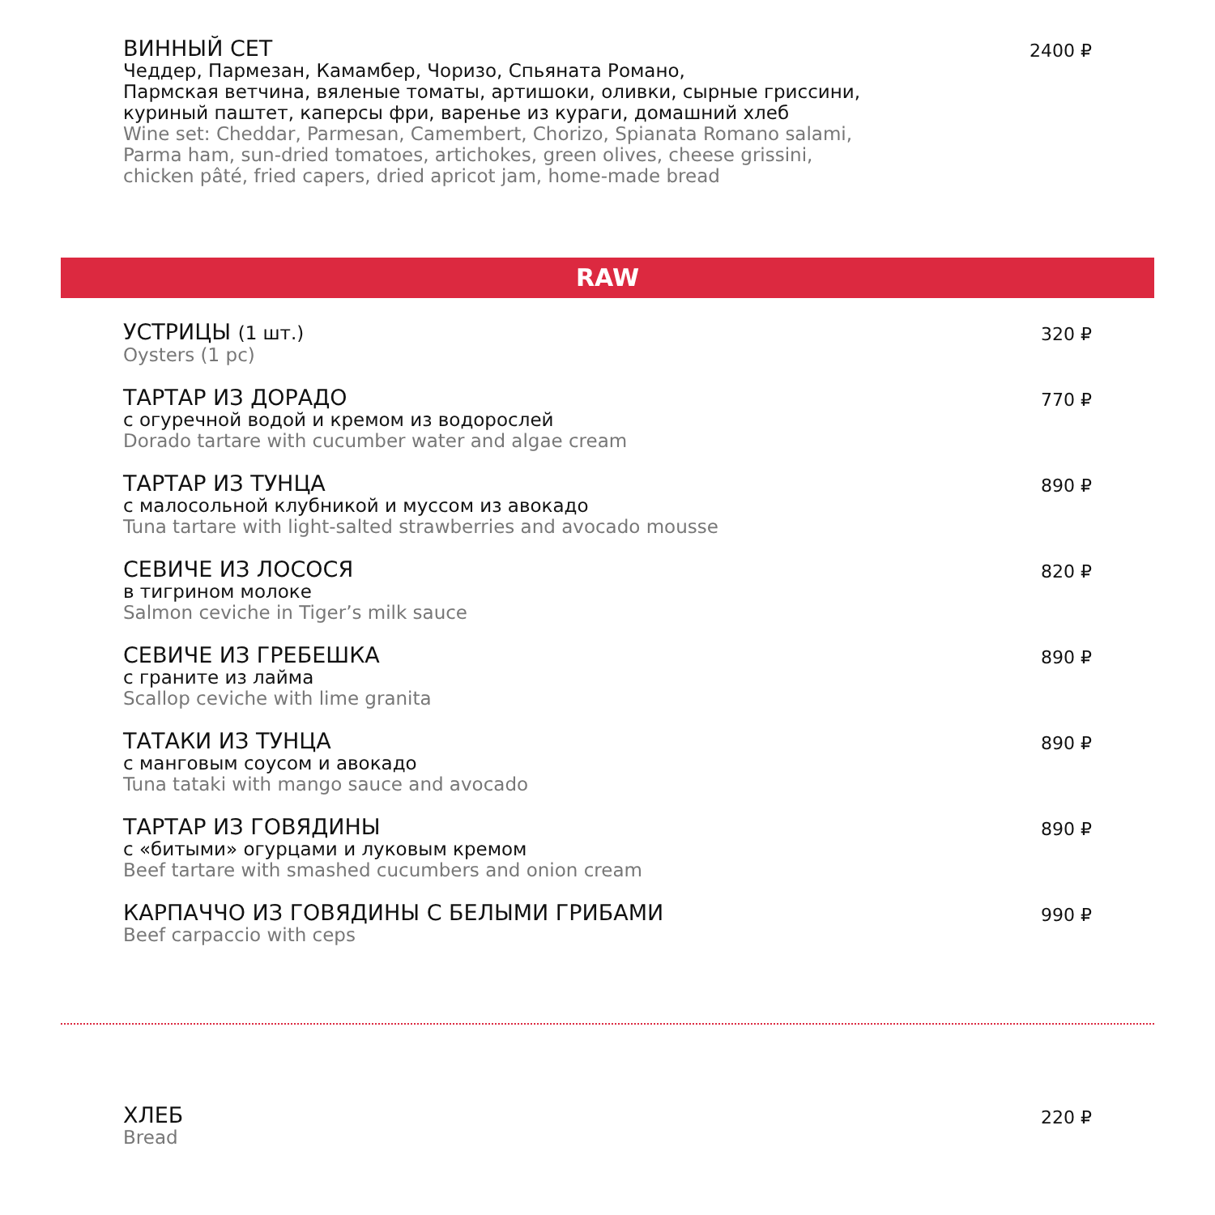ВИННЫЙ СЕТ
Чеддер, Пармезан, Камамбер, Чоризо, Спьяната Романо,
Пармская ветчина, вяленые томаты, артишоки, оливки, сырные гриссини,
куриный паштет, каперсы фри, варенье из кураги, домашний хлеб
Wine set: Cheddar, Parmesan, Camembert, Chorizo, Spianata Romano salami,
Parma ham, sun-dried tomatoes, artichokes, green olives, cheese grissini,
chicken pâté, fried capers, dried apricot jam, home-made bread
2400 ₽
RAW
УСТРИЦЫ (1 шт.)
Oysters (1 pc)
320 ₽
ТАРТАР ИЗ ДОРАДО
с огуречной водой и кремом из водорослей
Dorado tartare with cucumber water and algae cream
770 ₽
ТАРТАР ИЗ ТУНЦА
с малосольной клубникой и муссом из авокадо
Tuna tartare with light-salted strawberries and avocado mousse
890 ₽
СЕВИЧЕ ИЗ ЛОСОСЯ
в тигрином молоке
Salmon ceviche in Tiger’s milk sauce
820 ₽
СЕВИЧЕ ИЗ ГРЕБЕШКА
с граните из лайма
Scallop ceviche with lime granita
890 ₽
ТАТАКИ ИЗ ТУНЦА
с манговым соусом и авокадо
Tuna tataki with mango sauce and avocado
890 ₽
ТАРТАР ИЗ ГОВЯДИНЫ
с «битыми» огурцами и луковым кремом
Beef tartare with smashed cucumbers and onion cream
890 ₽
КАРПАЧЧО ИЗ ГОВЯДИНЫ С БЕЛЫМИ ГРИБАМИ
Beef carpaccio with ceps
990 ₽
ХЛЕБ
Bread
220 ₽